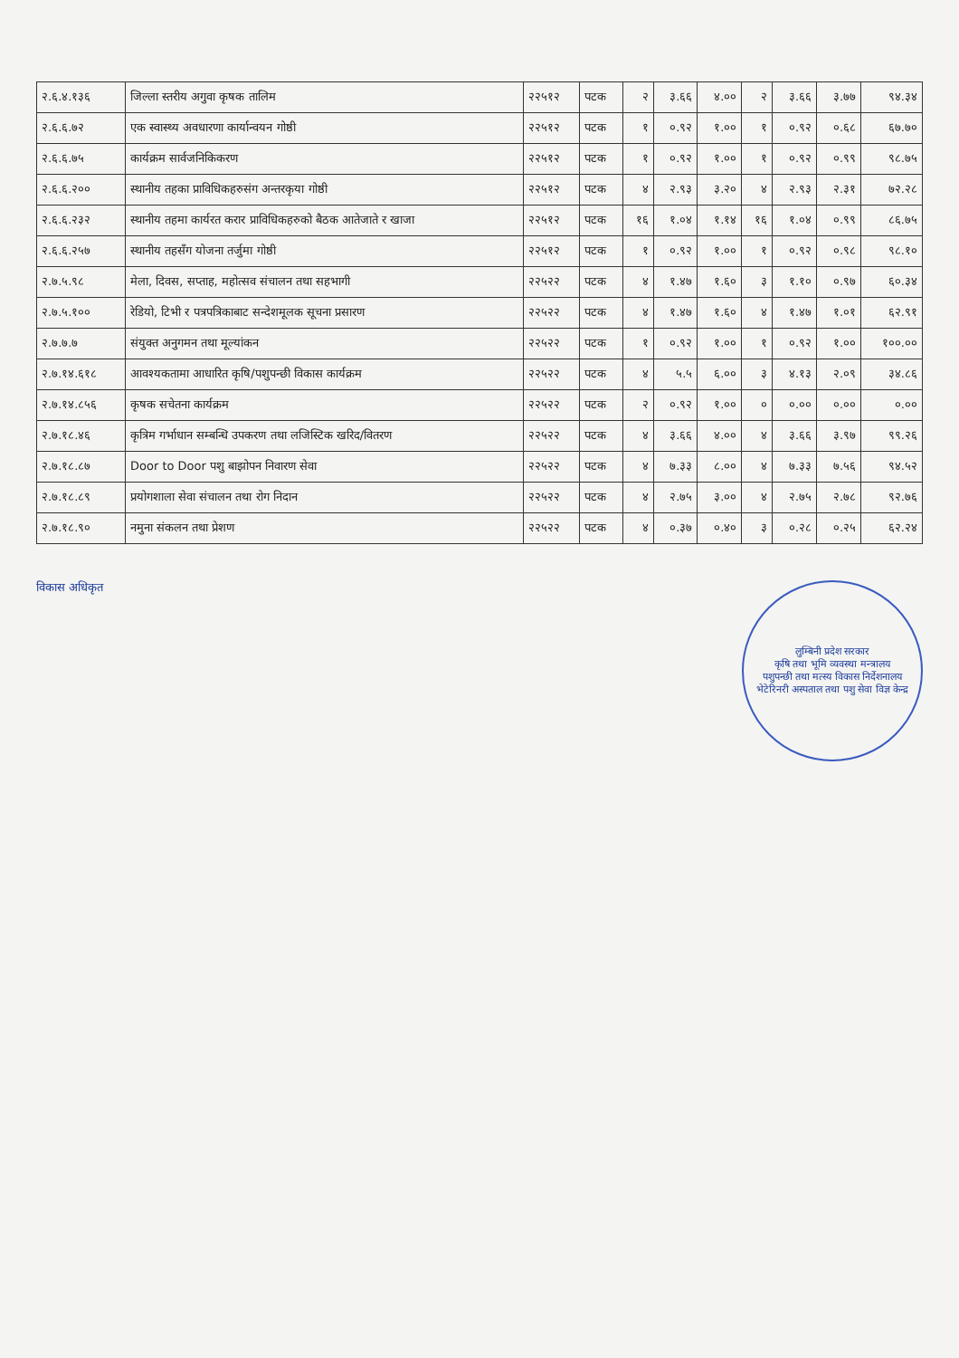| २.६.४.१३६ | जिल्ला स्तरीय अगुवा कृषक तालिम | २२५१२ | पटक | २ | ३.६६ | ४.०० | २ | ३.६६ | ३.७७ | ९४.३४ |
| २.६.६.७२ | एक स्वास्थ्य अवधारणा कार्यान्वयन गोष्ठी | २२५१२ | पटक | १ | ०.९२ | १.०० | १ | ०.९२ | ०.६८ | ६७.७० |
| २.६.६.७५ | कार्यक्रम सार्वजनिकिकरण | २२५१२ | पटक | १ | ०.९२ | १.०० | १ | ०.९२ | ०.९९ | ९८.७५ |
| २.६.६.२०० | स्थानीय तहका प्राविधिकहरुसंग अन्तरकृया गोष्ठी | २२५१२ | पटक | ४ | २.९३ | ३.२० | ४ | २.९३ | २.३१ | ७२.२८ |
| २.६.६.२३२ | स्थानीय तहमा कार्यरत करार प्राविधिकहरुको बैठक आतेजाते र खाजा | २२५१२ | पटक | १६ | १.०४ | १.१४ | १६ | १.०४ | ०.९९ | ८६.७५ |
| २.६.६.२५७ | स्थानीय तहसँग योजना तर्जुमा गोष्ठी | २२५१२ | पटक | १ | ०.९२ | १.०० | १ | ०.९२ | ०.९८ | ९८.१० |
| २.७.५.९८ | मेला, दिवस, सप्ताह, महोत्सव संचालन तथा सहभागी | २२५२२ | पटक | ४ | १.४७ | १.६० | ३ | १.१० | ०.९७ | ६०.३४ |
| २.७.५.१०० | रेडियो, टिभी र पत्रपत्रिकाबाट सन्देशमूलक सूचना प्रसारण | २२५२२ | पटक | ४ | १.४७ | १.६० | ४ | १.४७ | १.०१ | ६२.९१ |
| २.७.७.७ | संयुक्त अनुगमन तथा मूल्यांकन | २२५२२ | पटक | १ | ०.९२ | १.०० | १ | ०.९२ | १.०० | १००.०० |
| २.७.१४.६१८ | आवश्यकतामा आधारित कृषि/पशुपन्छी विकास कार्यक्रम | २२५२२ | पटक | ४ | ५.५ | ६.०० | ३ | ४.१३ | २.०९ | ३४.८६ |
| २.७.१४.८५६ | कृषक सचेतना कार्यक्रम | २२५२२ | पटक | २ | ०.९२ | १.०० | ० | ०.०० | ०.०० | ०.०० |
| २.७.१८.४६ | कृत्रिम गर्भाधान सम्बन्धि उपकरण तथा लजिस्टिक खरिद/वितरण | २२५२२ | पटक | ४ | ३.६६ | ४.०० | ४ | ३.६६ | ३.९७ | ९९.२६ |
| २.७.१८.८७ | Door to Door पशु बाझोपन निवारण सेवा | २२५२२ | पटक | ४ | ७.३३ | ८.०० | ४ | ७.३३ | ७.५६ | ९४.५२ |
| २.७.१८.८९ | प्रयोगशाला सेवा संचालन तथा रोग निदान | २२५२२ | पटक | ४ | २.७५ | ३.०० | ४ | २.७५ | २.७८ | ९२.७६ |
| २.७.१८.९० | नमुना संकलन तथा प्रेशण | २२५२२ | पटक | ४ | ०.३७ | ०.४० | ३ | ०.२८ | ०.२५ | ६२.२४ |
विकास अधिकृत
लुम्बिनी प्रदेश सरकार
कृषि तथा भूमि व्यवस्था मन्त्रालय
पशुपन्छी तथा मत्स्य विकास निर्देशनालय
भेटेरिनरी अस्पताल तथा पशु सेवा विज्ञ केन्द्र